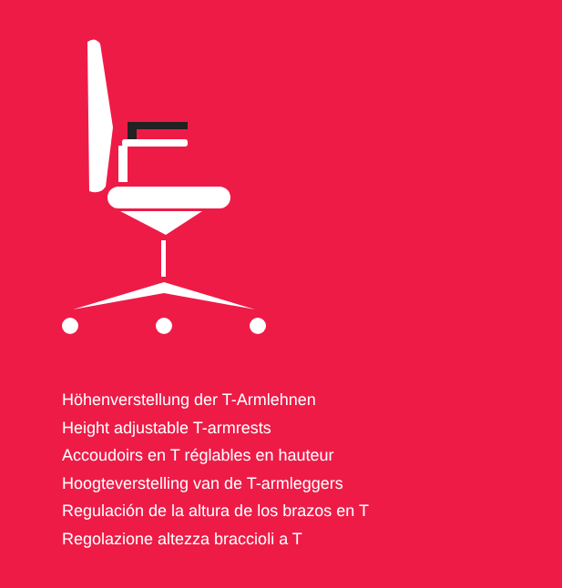Höhenverstellung der T-Armlehnen
Height adjustable T-armrests
Accoudoirs en T réglables en hauteur
Hoogteverstelling van de T-armleggers
Regulación de la altura de los brazos en T
Regolazione altezza braccioli a T